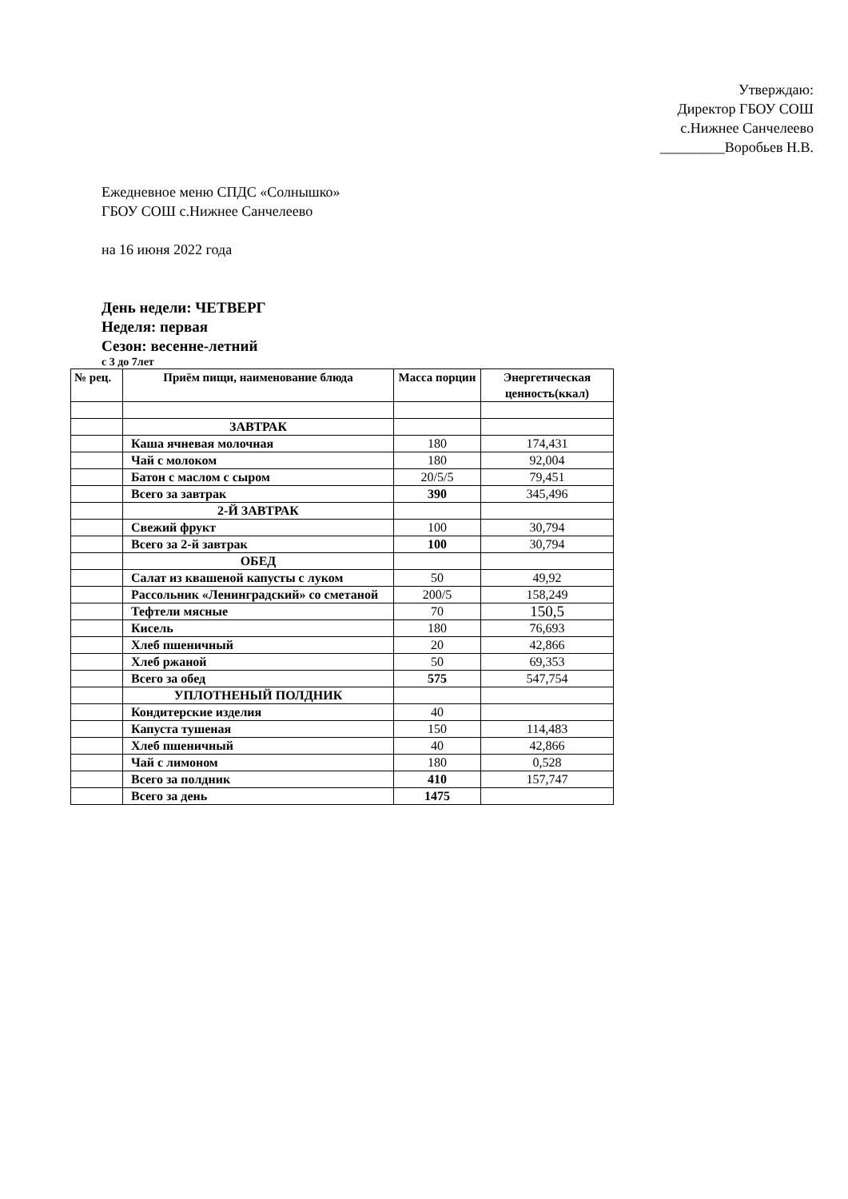Утверждаю:
Директор ГБОУ СОШ
с.Нижнее Санчелеево
_________Воробьев Н.В.
Ежедневное меню СПДС «Солнышко»
ГБОУ СОШ с.Нижнее Санчелеево
на 16 июня 2022 года
День недели: ЧЕТВЕРГ
Неделя: первая
Сезон: весенне-летний
с 3 до 7лет
| № рец. | Приём пищи, наименование блюда | Масса порции | Энергетическая ценность(ккал) |
| --- | --- | --- | --- |
| | ЗАВТРАК | | |
| | Каша ячневая молочная | 180 | 174,431 |
| | Чай с молоком | 180 | 92,004 |
| | Батон с маслом с сыром | 20/5/5 | 79,451 |
| | Всего за завтрак | 390 | 345,496 |
| | 2-Й ЗАВТРАК | | |
| | Свежий фрукт | 100 | 30,794 |
| | Всего за 2-й завтрак | 100 | 30,794 |
| | ОБЕД | | |
| | Салат из квашеной капусты с луком | 50 | 49,92 |
| | Рассольник «Ленинградский» со сметаной | 200/5 | 158,249 |
| | Тефтели мясные | 70 | 150,5 |
| | Кисель | 180 | 76,693 |
| | Хлеб пшеничный | 20 | 42,866 |
| | Хлеб ржаной | 50 | 69,353 |
| | Всего за обед | 575 | 547,754 |
| | УПЛОТНЕНЫЙ ПОЛДНИК | | |
| | Кондитерские изделия | 40 | |
| | Капуста тушеная | 150 | 114,483 |
| | Хлеб пшеничный | 40 | 42,866 |
| | Чай с лимоном | 180 | 0,528 |
| | Всего за полдник | 410 | 157,747 |
| | Всего за день | 1475 | |